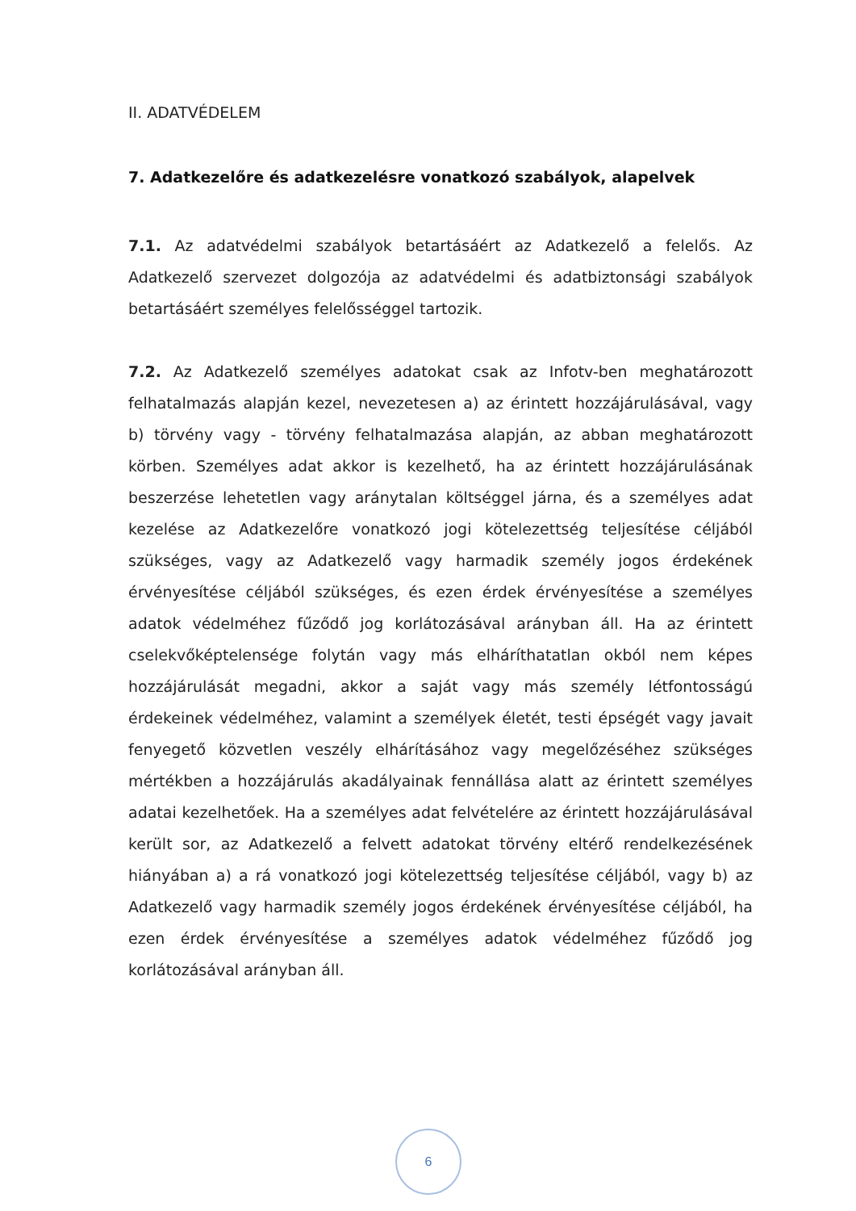II. ADATVÉDELEM
7. Adatkezelőre és adatkezelésre vonatkozó szabályok, alapelvek
7.1. Az adatvédelmi szabályok betartásáért az Adatkezelő a felelős. Az Adatkezelő szervezet dolgozója az adatvédelmi és adatbiztonsági szabályok betartásáért személyes felelősséggel tartozik.
7.2. Az Adatkezelő személyes adatokat csak az Infotv-ben meghatározott felhatalmazás alapján kezel, nevezetesen a) az érintett hozzájárulásával, vagy b) törvény vagy - törvény felhatalmazása alapján, az abban meghatározott körben. Személyes adat akkor is kezelhető, ha az érintett hozzájárulásának beszerzése lehetetlen vagy aránytalan költséggel járna, és a személyes adat kezelése az Adatkezelőre vonatkozó jogi kötelezettség teljesítése céljából szükséges, vagy az Adatkezelő vagy harmadik személy jogos érdekének érvényesítése céljából szükséges, és ezen érdek érvényesítése a személyes adatok védelméhez fűződő jog korlátozásával arányban áll. Ha az érintett cselekvőképtelensége folytán vagy más elháríthatatlan okból nem képes hozzájárulását megadni, akkor a saját vagy más személy létfontosságú érdekeinek védelméhez, valamint a személyek életét, testi épségét vagy javait fenyegető közvetlen veszély elhárításához vagy megelőzéséhez szükséges mértékben a hozzájárulás akadályainak fennállása alatt az érintett személyes adatai kezelhetőek. Ha a személyes adat felvételére az érintett hozzájárulásával került sor, az Adatkezelő a felvett adatokat törvény eltérő rendelkezésének hiányában a) a rá vonatkozó jogi kötelezettség teljesítése céljából, vagy b) az Adatkezelő vagy harmadik személy jogos érdekének érvényesítése céljából, ha ezen érdek érvényesítése a személyes adatok védelméhez fűződő jog korlátozásával arányban áll.
6